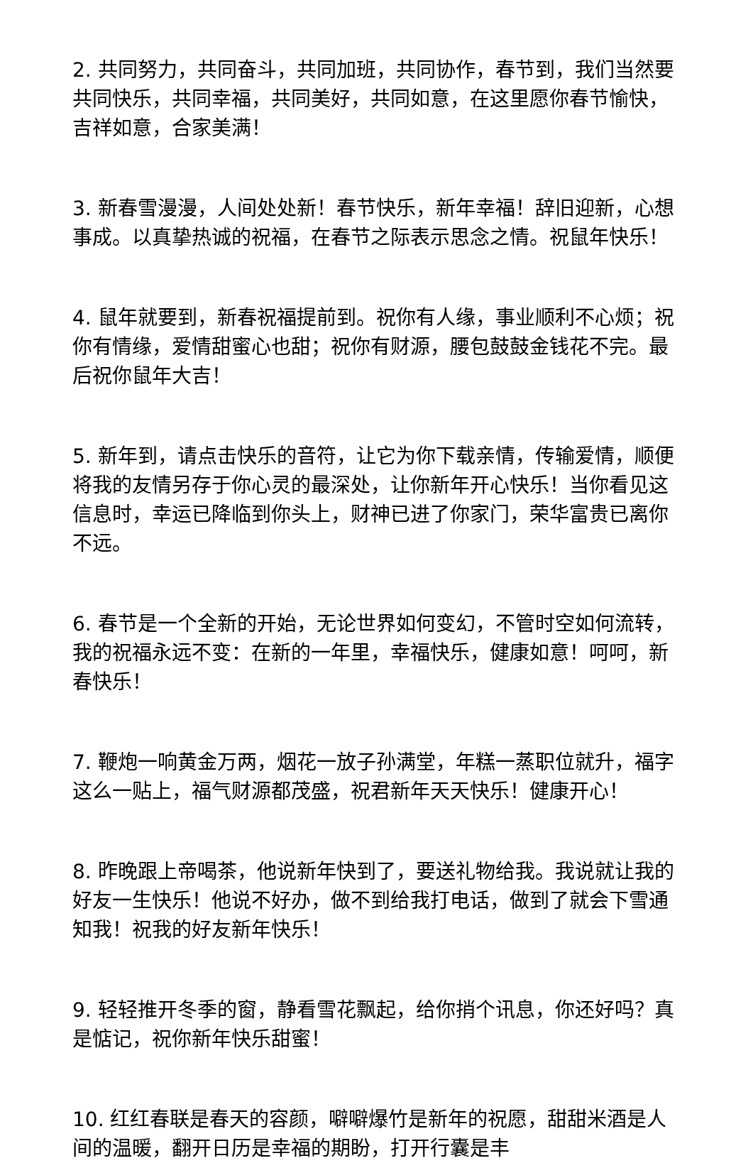2. 共同努力，共同奋斗，共同加班，共同协作，春节到，我们当然要共同快乐，共同幸福，共同美好，共同如意，在这里愿你春节愉快，吉祥如意，合家美满！
3. 新春雪漫漫，人间处处新！春节快乐，新年幸福！辞旧迎新，心想事成。以真挚热诚的祝福，在春节之际表示思念之情。祝鼠年快乐！
4. 鼠年就要到，新春祝福提前到。祝你有人缘，事业顺利不心烦；祝你有情缘，爱情甜蜜心也甜；祝你有财源，腰包鼓鼓金钱花不完。最后祝你鼠年大吉！
5. 新年到，请点击快乐的音符，让它为你下载亲情，传输爱情，顺便将我的友情另存于你心灵的最深处，让你新年开心快乐！当你看见这信息时，幸运已降临到你头上，财神已进了你家门，荣华富贵已离你不远。
6. 春节是一个全新的开始，无论世界如何变幻，不管时空如何流转，我的祝福永远不变：在新的一年里，幸福快乐，健康如意！呵呵，新春快乐！
7. 鞭炮一响黄金万两，烟花一放子孙满堂，年糕一蒸职位就升，福字这么一贴上，福气财源都茂盛，祝君新年天天快乐！健康开心！
8. 昨晚跟上帝喝茶，他说新年快到了，要送礼物给我。我说就让我的好友一生快乐！他说不好办，做不到给我打电话，做到了就会下雪通知我！祝我的好友新年快乐！
9. 轻轻推开冬季的窗，静看雪花飘起，给你捎个讯息，你还好吗？真是惦记，祝你新年快乐甜蜜！
10. 红红春联是春天的容颜，噼噼爆竹是新年的祝愿，甜甜米酒是人间的温暖，翻开日历是幸福的期盼，打开行囊是丰